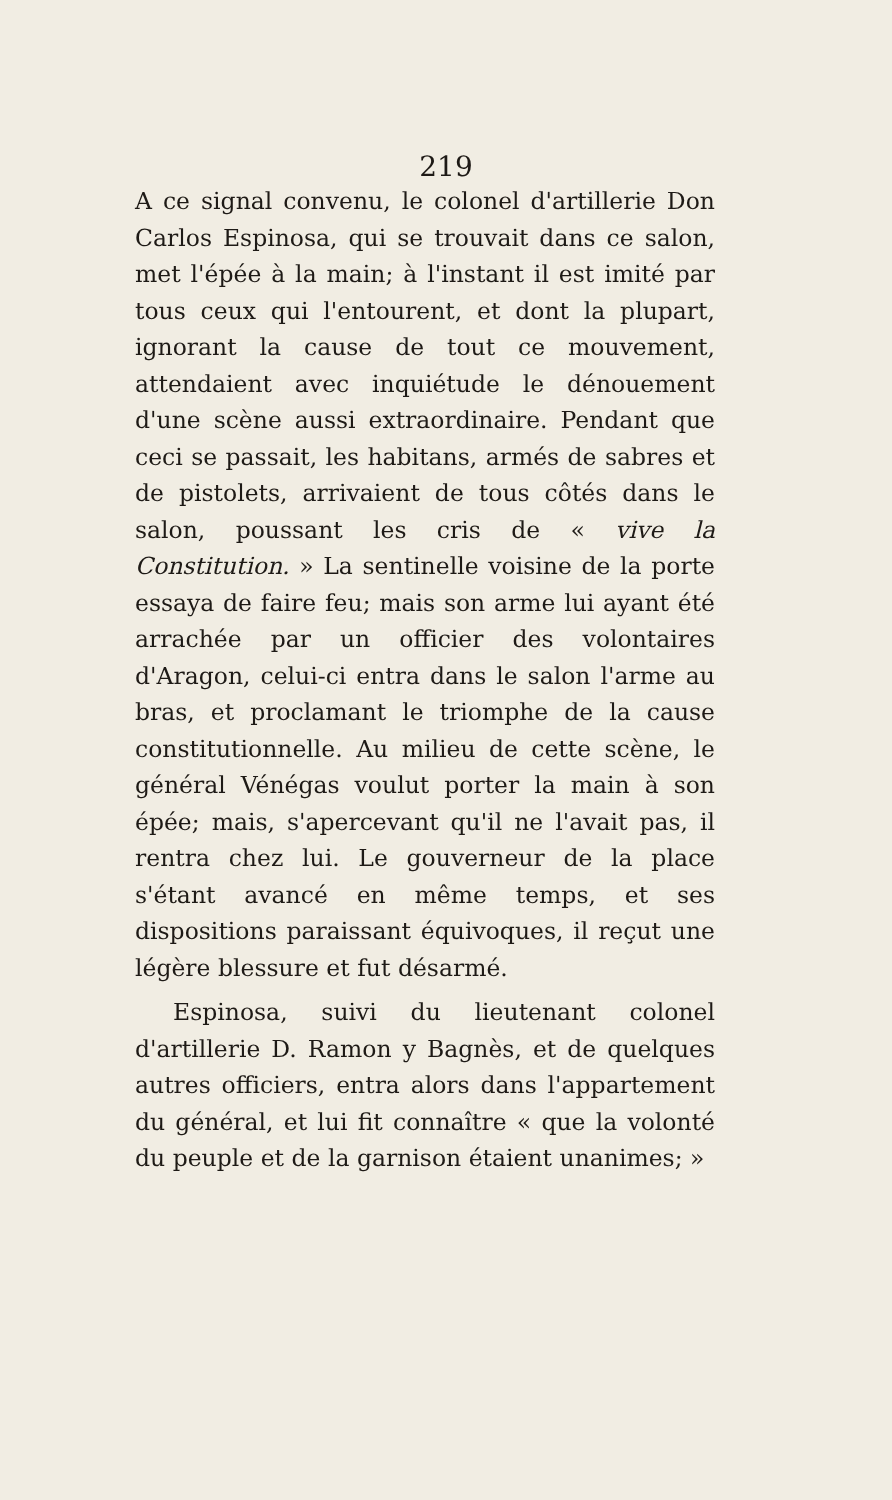219
A ce signal convenu, le colonel d'artillerie Don Carlos Espinosa, qui se trouvait dans ce salon, met l'épée à la main; à l'instant il est imité par tous ceux qui l'entourent, et dont la plupart, ignorant la cause de tout ce mouvement, attendaient avec inquiétude le dénouement d'une scène aussi extraordinaire. Pendant que ceci se passait, les habitans, armés de sabres et de pistolets, arrivaient de tous côtés dans le salon, poussant les cris de « vive la Constitution. » La sentinelle voisine de la porte essaya de faire feu; mais son arme lui ayant été arrachée par un officier des volontaires d'Aragon, celui-ci entra dans le salon l'arme au bras, et proclamant le triomphe de la cause constitutionnelle. Au milieu de cette scène, le général Vénégas voulut porter la main à son épée; mais, s'apercevant qu'il ne l'avait pas, il rentra chez lui. Le gouverneur de la place s'étant avancé en même temps, et ses dispositions paraissant équivoques, il reçut une légère blessure et fut désarmé.
Espinosa, suivi du lieutenant colonel d'artillerie D. Ramon y Bagnès, et de quelques autres officiers, entra alors dans l'appartement du général, et lui fit connaître « que la volonté du peuple et de la garnison étaient unanimes; »